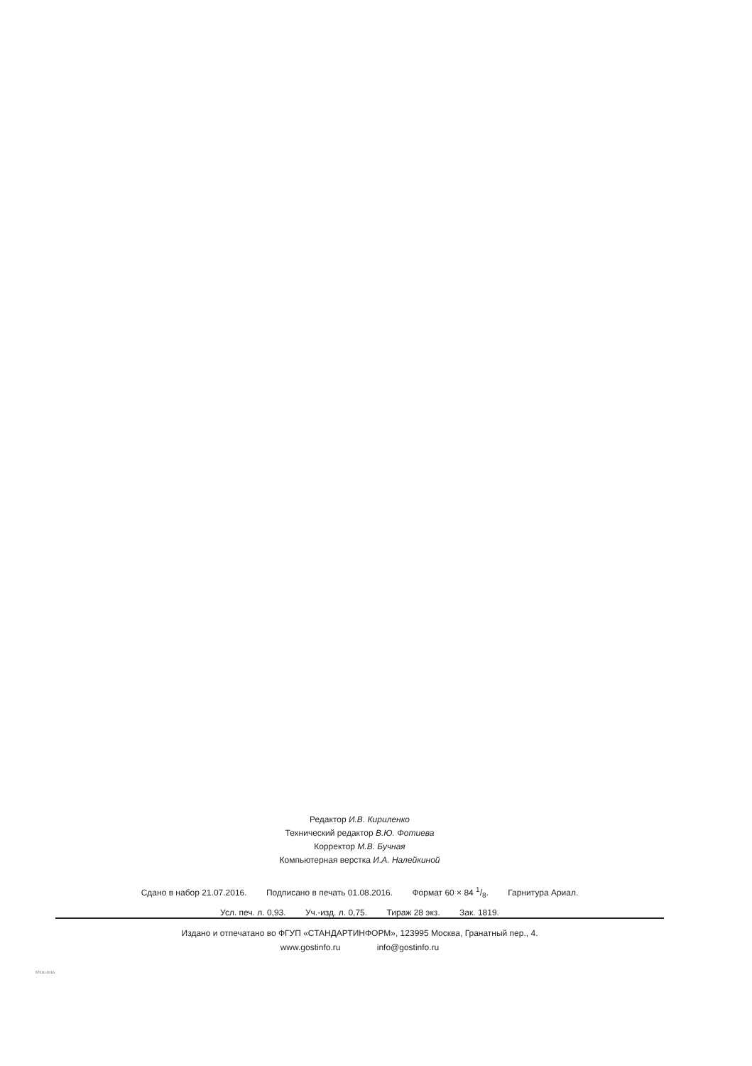Редактор И.В. Кириленко
Технический редактор В.Ю. Фотиева
Корректор М.В. Бучная
Компьютерная верстка И.А. Налейкиной
Сдано в набор 21.07.2016. Подписано в печать 01.08.2016. Формат 60 × 84 1/8. Гарнитура Ариал.
Усл. печ. л. 0,93. Уч.-изд. л. 0,75. Тираж 28 экз. Зак. 1819.
Издано и отпечатано во ФГУП «СТАНДАРТИНФОРМ», 123995 Москва, Гранатный пер., 4.
www.gostinfo.ru info@gostinfo.ru
57010-2016